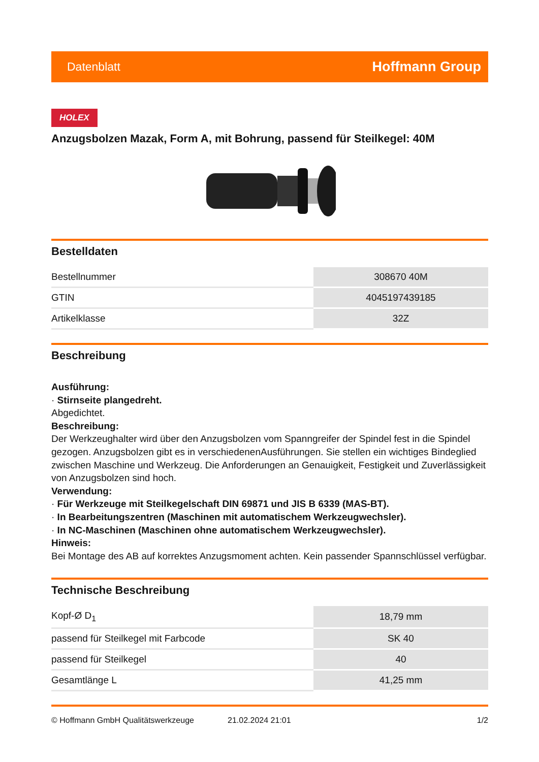Datenblatt Hoffmann Group
HOLEX
Anzugsbolzen Mazak, Form A, mit Bohrung, passend für Steilkegel: 40M
Bestelldaten
| Bestellnummer | 308670 40M |
| GTIN | 4045197439185 |
| Artikelklasse | 32Z |
Beschreibung
Ausführung:
· Stirnseite plangedreht.
Abgedichtet.
Beschreibung:
Der Werkzeughalter wird über den Anzugsbolzen vom Spanngreifer der Spindel fest in die Spindel gezogen. Anzugsbolzen gibt es in verschiedenenAusführungen. Sie stellen ein wichtiges Bindeglied zwischen Maschine und Werkzeug. Die Anforderungen an Genauigkeit, Festigkeit und Zuverlässigkeit von Anzugsbolzen sind hoch.
Verwendung:
· Für Werkzeuge mit Steilkegelschaft DIN 69871 und JIS B 6339 (MAS-BT).
· In Bearbeitungszentren (Maschinen mit automatischem Werkzeugwechsler).
· In NC-Maschinen (Maschinen ohne automatischem Werkzeugwechsler).
Hinweis:
Bei Montage des AB auf korrektes Anzugsmoment achten. Kein passender Spannschlüssel verfügbar.
Technische Beschreibung
| Kopf-Ø D<sub>1</sub> | 18,79 mm |
| passend für Steilkegel mit Farbcode | SK 40 |
| passend für Steilkegel | 40 |
| Gesamtlänge L | 41,25 mm |
© Hoffmann GmbH Qualitätswerkzeuge 21.02.2024 21:01 1/2